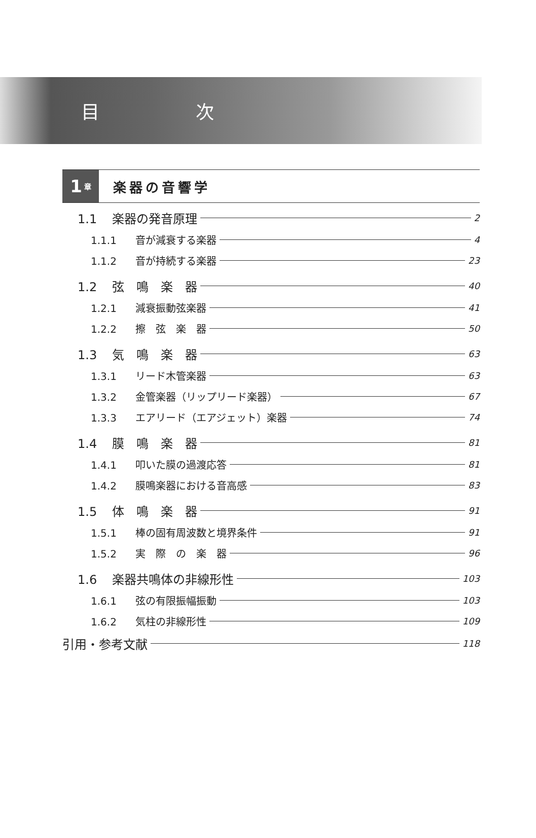目次
1 章
楽器の音響学
1.1 楽器の発音原理 2
1.1.1 音が減衰する楽器 4
1.1.2 音が持続する楽器 23
1.2 弦　鳴　楽　器 40
1.2.1 減衰振動弦楽器 41
1.2.2 擦　弦　楽　器 50
1.3 気　鳴　楽　器 63
1.3.1 リード木管楽器 63
1.3.2 金管楽器（リップリード楽器） 67
1.3.3 エアリード（エアジェット）楽器 74
1.4 膜　鳴　楽　器 81
1.4.1 叩いた膜の過渡応答 81
1.4.2 膜鳴楽器における音高感 83
1.5 体　鳴　楽　器 91
1.5.1 棒の固有周波数と境界条件 91
1.5.2 実　際　の　楽　器 96
1.6 楽器共鳴体の非線形性 103
1.6.1 弦の有限振幅振動 103
1.6.2 気柱の非線形性 109
引用・参考文献 118